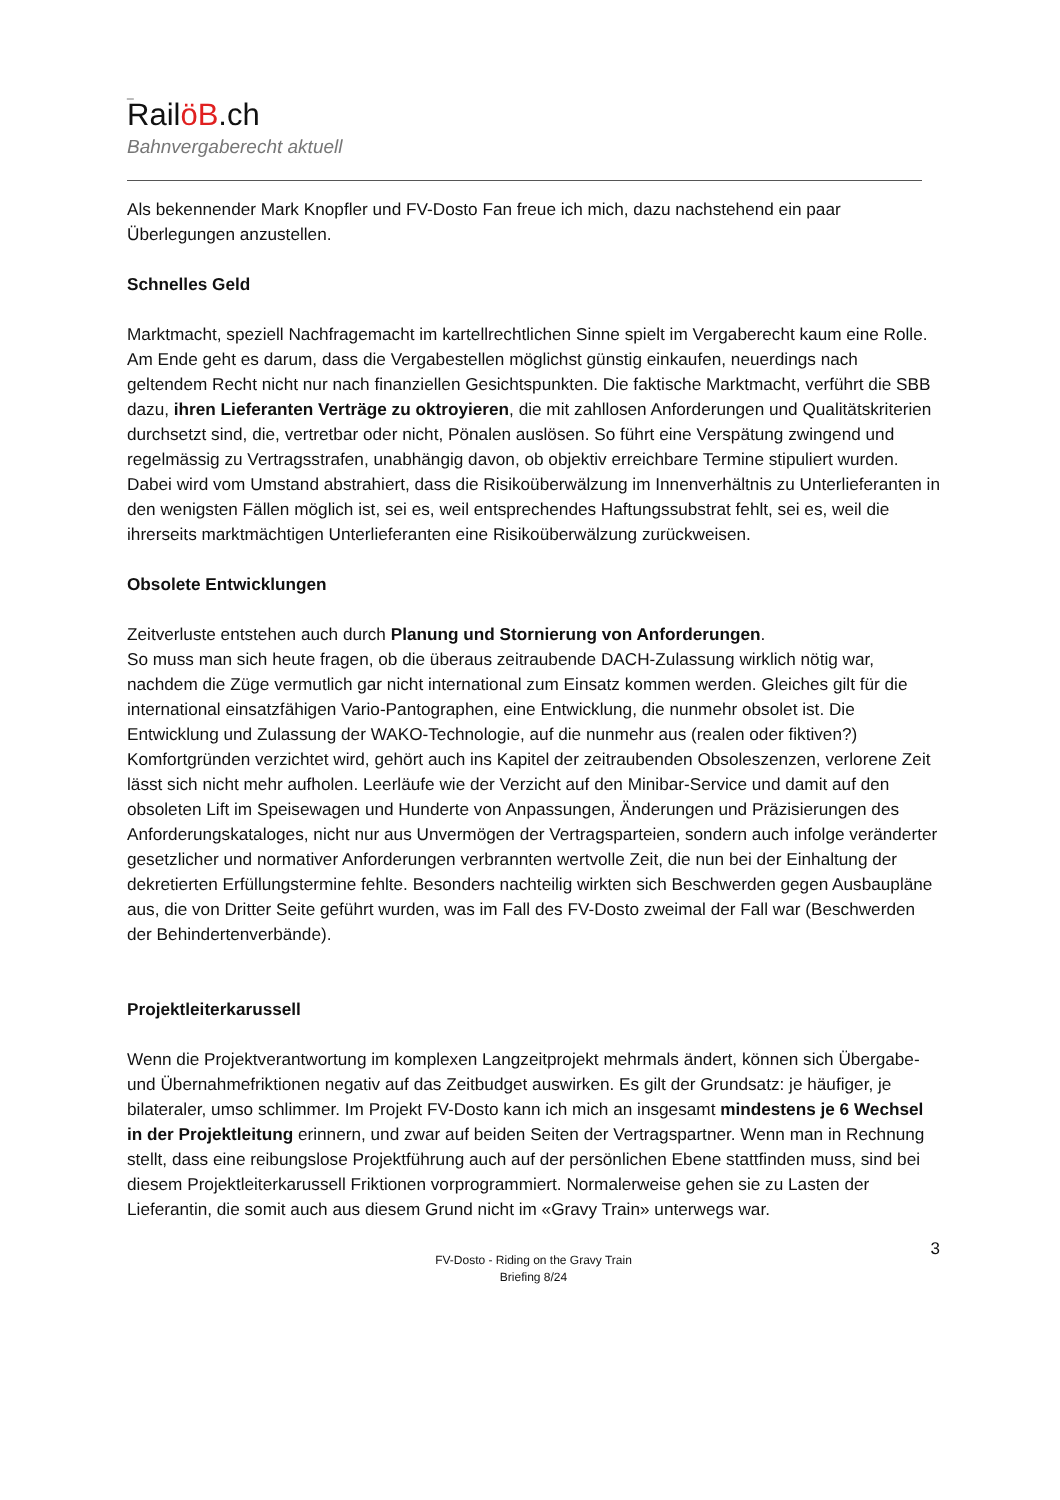_
RailöB.ch
Bahnvergaberecht aktuell
Als bekennender Mark Knopfler und FV-Dosto Fan freue ich mich, dazu nachstehend ein paar Überlegungen anzustellen.
Schnelles Geld
Marktmacht, speziell Nachfragemacht im kartellrechtlichen Sinne spielt im Vergaberecht kaum eine Rolle. Am Ende geht es darum, dass die Vergabestellen möglichst günstig einkaufen, neuerdings nach geltendem Recht nicht nur nach finanziellen Gesichtspunkten. Die faktische Marktmacht, verführt die SBB dazu, ihren Lieferanten Verträge zu oktroyieren, die mit zahllosen Anforderungen und Qualitätskriterien durchsetzt sind, die, vertretbar oder nicht, Pönalen auslösen. So führt eine Verspätung zwingend und regelmässig zu Vertragsstrafen, unabhängig davon, ob objektiv erreichbare Termine stipuliert wurden. Dabei wird vom Umstand abstrahiert, dass die Risikoüberwälzung im Innenverhältnis zu Unterlieferanten in den wenigsten Fällen möglich ist, sei es, weil entsprechendes Haftungssubstrat fehlt, sei es, weil die ihrerseits marktmächtigen Unterlieferanten eine Risikoüberwälzung zurückweisen.
Obsolete Entwicklungen
Zeitverluste entstehen auch durch Planung und Stornierung von Anforderungen.
So muss man sich heute fragen, ob die überaus zeitraubende DACH-Zulassung wirklich nötig war, nachdem die Züge vermutlich gar nicht international zum Einsatz kommen werden. Gleiches gilt für die international einsatzfähigen Vario-Pantographen, eine Entwicklung, die nunmehr obsolet ist. Die Entwicklung und Zulassung der WAKO-Technologie, auf die nunmehr aus (realen oder fiktiven?) Komfortgründen verzichtet wird, gehört auch ins Kapitel der zeitraubenden Obsoleszenzen, verlorene Zeit lässt sich nicht mehr aufholen. Leerläufe wie der Verzicht auf den Minibar-Service und damit auf den obsoleten Lift im Speisewagen und Hunderte von Anpassungen, Änderungen und Präzisierungen des Anforderungskataloges, nicht nur aus Unvermögen der Vertragsparteien, sondern auch infolge veränderter gesetzlicher und normativer Anforderungen verbrannten wertvolle Zeit, die nun bei der Einhaltung der dekretierten Erfüllungstermine fehlte. Besonders nachteilig wirkten sich Beschwerden gegen Ausbaupläne aus, die von Dritter Seite geführt wurden, was im Fall des FV-Dosto zweimal der Fall war (Beschwerden der Behindertenverbände).
Projektleiterkarussell
Wenn die Projektverantwortung im komplexen Langzeitprojekt mehrmals ändert, können sich Übergabe- und Übernahmefriktionen negativ auf das Zeitbudget auswirken. Es gilt der Grundsatz: je häufiger, je bilateraler, umso schlimmer. Im Projekt FV-Dosto kann ich mich an insgesamt mindestens je 6 Wechsel in der Projektleitung erinnern, und zwar auf beiden Seiten der Vertragspartner. Wenn man in Rechnung stellt, dass eine reibungslose Projektführung auch auf der persönlichen Ebene stattfinden muss, sind bei diesem Projektleiterkarussell Friktionen vorprogrammiert. Normalerweise gehen sie zu Lasten der Lieferantin, die somit auch aus diesem Grund nicht im «Gravy Train» unterwegs war.
3 FV-Dosto - Riding on the Gravy Train
Briefing 8/24